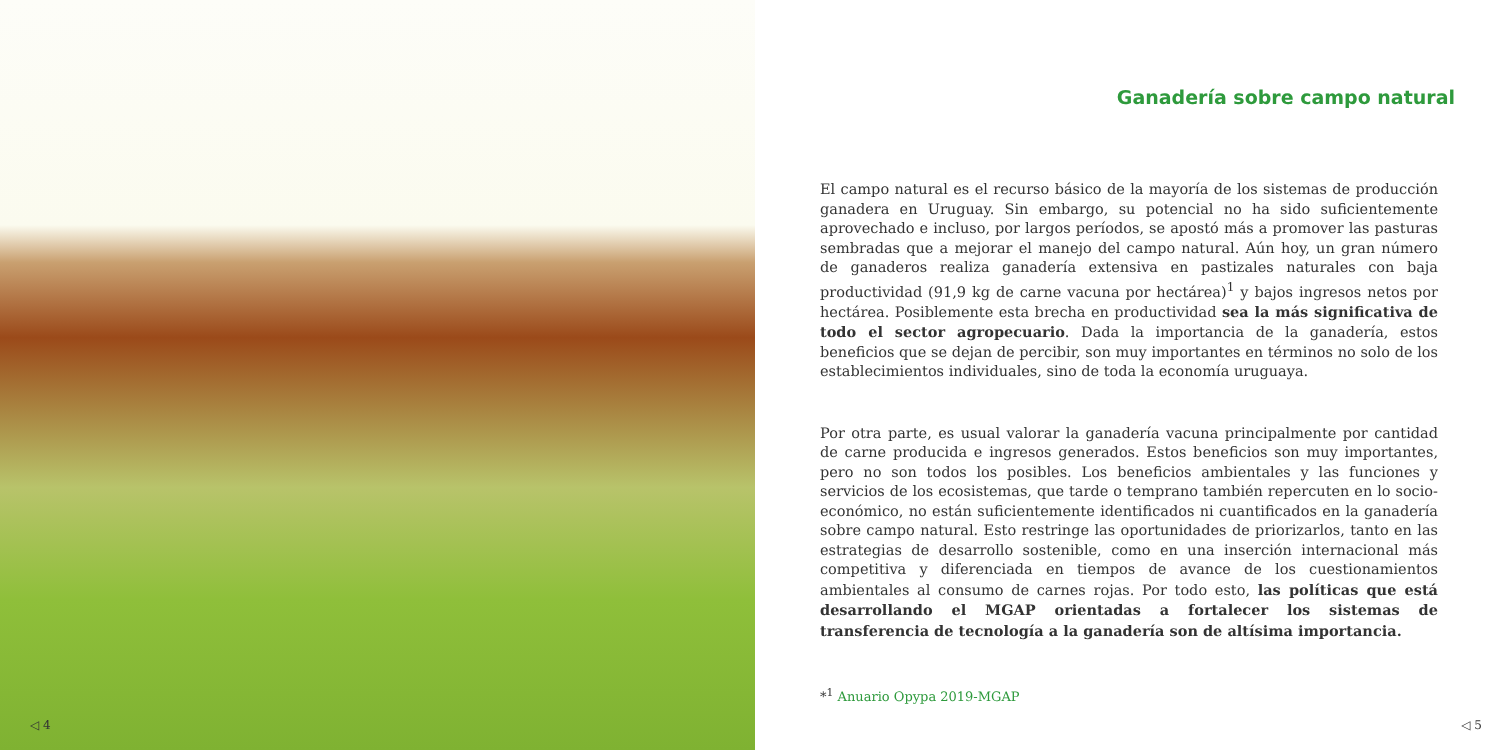◁ 4
Ganadería sobre campo natural
El campo natural es el recurso básico de la mayoría de los sistemas de producción ganadera en Uruguay. Sin embargo, su potencial no ha sido suficientemente aprovechado e incluso, por largos períodos, se apostó más a promover las pasturas sembradas que a mejorar el manejo del campo natural. Aún hoy, un gran número de ganaderos realiza ganadería extensiva en pastizales naturales con baja productividad (91,9 kg de carne vacuna por hectárea)<sup>1</sup> y bajos ingresos netos por hectárea. Posiblemente esta brecha en productividad sea la más significativa de todo el sector agropecuario. Dada la importancia de la ganadería, estos beneficios que se dejan de percibir, son muy importantes en términos no solo de los establecimientos individuales, sino de toda la economía uruguaya.
Por otra parte, es usual valorar la ganadería vacuna principalmente por cantidad de carne producida e ingresos generados. Estos beneficios son muy importantes, pero no son todos los posibles. Los beneficios ambientales y las funciones y servicios de los ecosistemas, que tarde o temprano también repercuten en lo socio-económico, no están suficientemente identificados ni cuantificados en la ganadería sobre campo natural. Esto restringe las oportunidades de priorizarlos, tanto en las estrategias de desarrollo sostenible, como en una inserción internacional más competitiva y diferenciada en tiempos de avance de los cuestionamientos ambientales al consumo de carnes rojas. Por todo esto, las políticas que está desarrollando el MGAP orientadas a fortalecer los sistemas de transferencia de tecnología a la ganadería son de altísima importancia.
*<sup>1</sup> Anuario Opypa 2019-MGAP
◁ 5